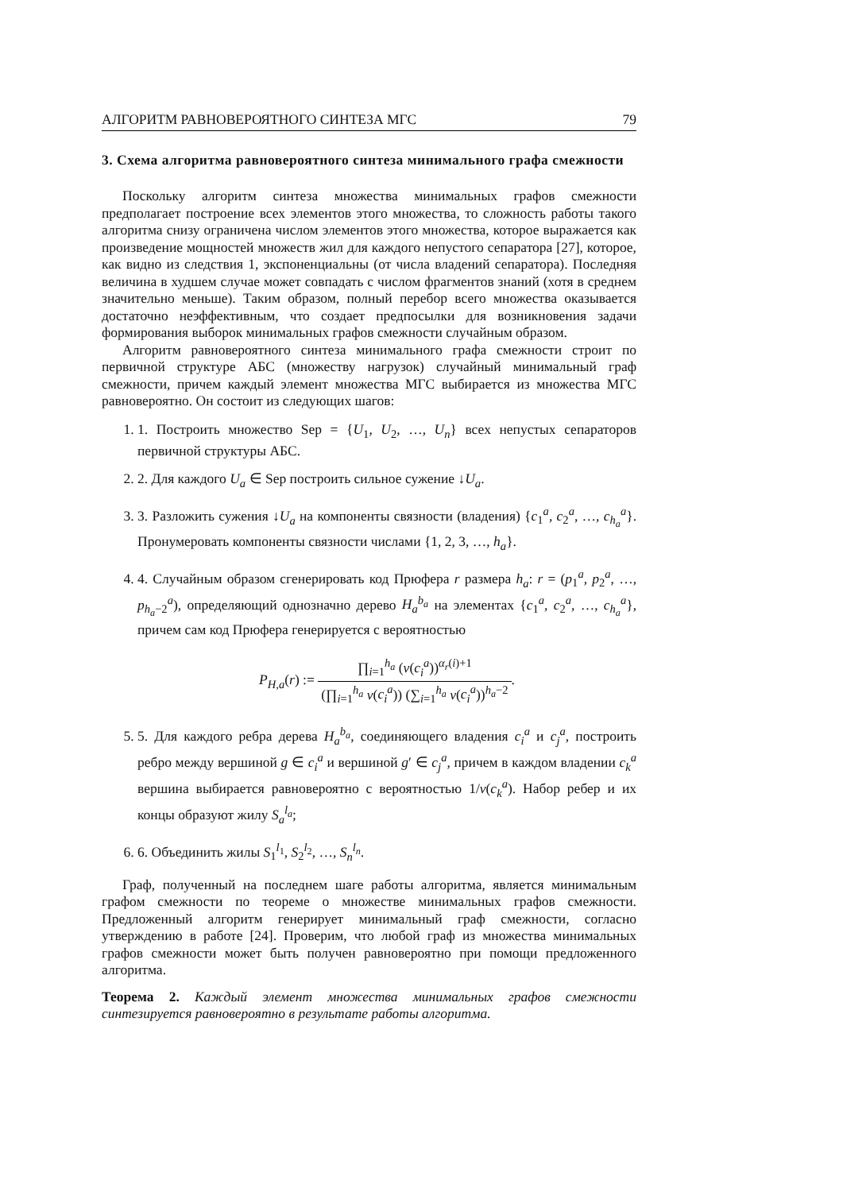АЛГОРИТМ РАВНОВЕРОЯТНОГО СИНТЕЗА МГС 79
3. Схема алгоритма равновероятного синтеза минимального графа смежности
Поскольку алгоритм синтеза множества минимальных графов смежности предполагает построение всех элементов этого множества, то сложность работы такого алгоритма снизу ограничена числом элементов этого множества, которое выражается как произведение мощностей множеств жил для каждого непустого сепаратора [27], которое, как видно из следствия 1, экспоненциальны (от числа владений сепаратора). Последняя величина в худшем случае может совпадать с числом фрагментов знаний (хотя в среднем значительно меньше). Таким образом, полный перебор всего множества оказывается достаточно неэффективным, что создает предпосылки для возникновения задачи формирования выборок минимальных графов смежности случайным образом.
Алгоритм равновероятного синтеза минимального графа смежности строит по первичной структуре АБС (множеству нагрузок) случайный минимальный граф смежности, причем каждый элемент множества МГС выбирается из множества МГС равновероятно. Он состоит из следующих шагов:
1. 1. Построить множество Sep = {U<sub>1</sub>, U<sub>2</sub>, …, U<sub>n</sub>} всех непустых сепараторов первичной структуры АБС.
2. 2. Для каждого U<sub>a</sub> ∈ Sep построить сильное сужение ↓U<sub>a</sub>.
3. 3. Разложить сужения ↓U<sub>a</sub> на компоненты связности (владения) {c<sub>1</sub><sup>a</sup>, c<sub>2</sub><sup>a</sup>, …, c<sub>h<sub>a</sub></sub><sup>a</sup>}. Пронумеровать компоненты связности числами {1, 2, 3, …, h<sub>a</sub>}.
4. 4. Случайным образом сгенерировать код Прюфера r размера h<sub>a</sub>: r = (p<sub>1</sub><sup>a</sup>, p<sub>2</sub><sup>a</sup>, …, p<sub>h<sub>a</sub>−2</sub><sup>a</sup>), определяющий однозначно дерево H<sub>a</sub><sup>b<sub>a</sub></sup> на элементах {c<sub>1</sub><sup>a</sup>, c<sub>2</sub><sup>a</sup>, …, c<sub>h<sub>a</sub></sub><sup>a</sup>}, причем сам код Прюфера генерируется с вероятностью
P<sub>H,a</sub>(r) := ∏<sub>i=1</sub><sup>h<sub>a</sub></sup> (v(c<sub>i</sub><sup>a</sup>))<sup>α<sub>r</sub>(i)+1</sup> (∏<sub>i=1</sub><sup>h<sub>a</sub></sup> v(c<sub>i</sub><sup>a</sup>)) (∑<sub>i=1</sub><sup>h<sub>a</sub></sup> v(c<sub>i</sub><sup>a</sup>))<sup>h<sub>a</sub>−2</sup>.
5. 5. Для каждого ребра дерева H<sub>a</sub><sup>b<sub>a</sub></sup>, соединяющего владения c<sub>i</sub><sup>a</sup> и c<sub>j</sub><sup>a</sup>, построить ребро между вершиной g ∈ c<sub>i</sub><sup>a</sup> и вершиной g′ ∈ c<sub>j</sub><sup>a</sup>, причем в каждом владении c<sub>k</sub><sup>a</sup> вершина выбирается равновероятно с вероятностью 1/v(c<sub>k</sub><sup>a</sup>). Набор ребер и их концы образуют жилу S<sub>a</sub><sup>l<sub>a</sub></sup>;
6. 6. Объединить жилы S<sub>1</sub><sup>l<sub>1</sub></sup>, S<sub>2</sub><sup>l<sub>2</sub></sup>, …, S<sub>n</sub><sup>l<sub>n</sub></sup>.
Граф, полученный на последнем шаге работы алгоритма, является минимальным графом смежности по теореме о множестве минимальных графов смежности. Предложенный алгоритм генерирует минимальный граф смежности, согласно утверждению в работе [24]. Проверим, что любой граф из множества минимальных графов смежности может быть получен равновероятно при помощи предложенного алгоритма.
Теорема 2. Каждый элемент множества минимальных графов смежности синтезируется равновероятно в результате работы алгоритма.